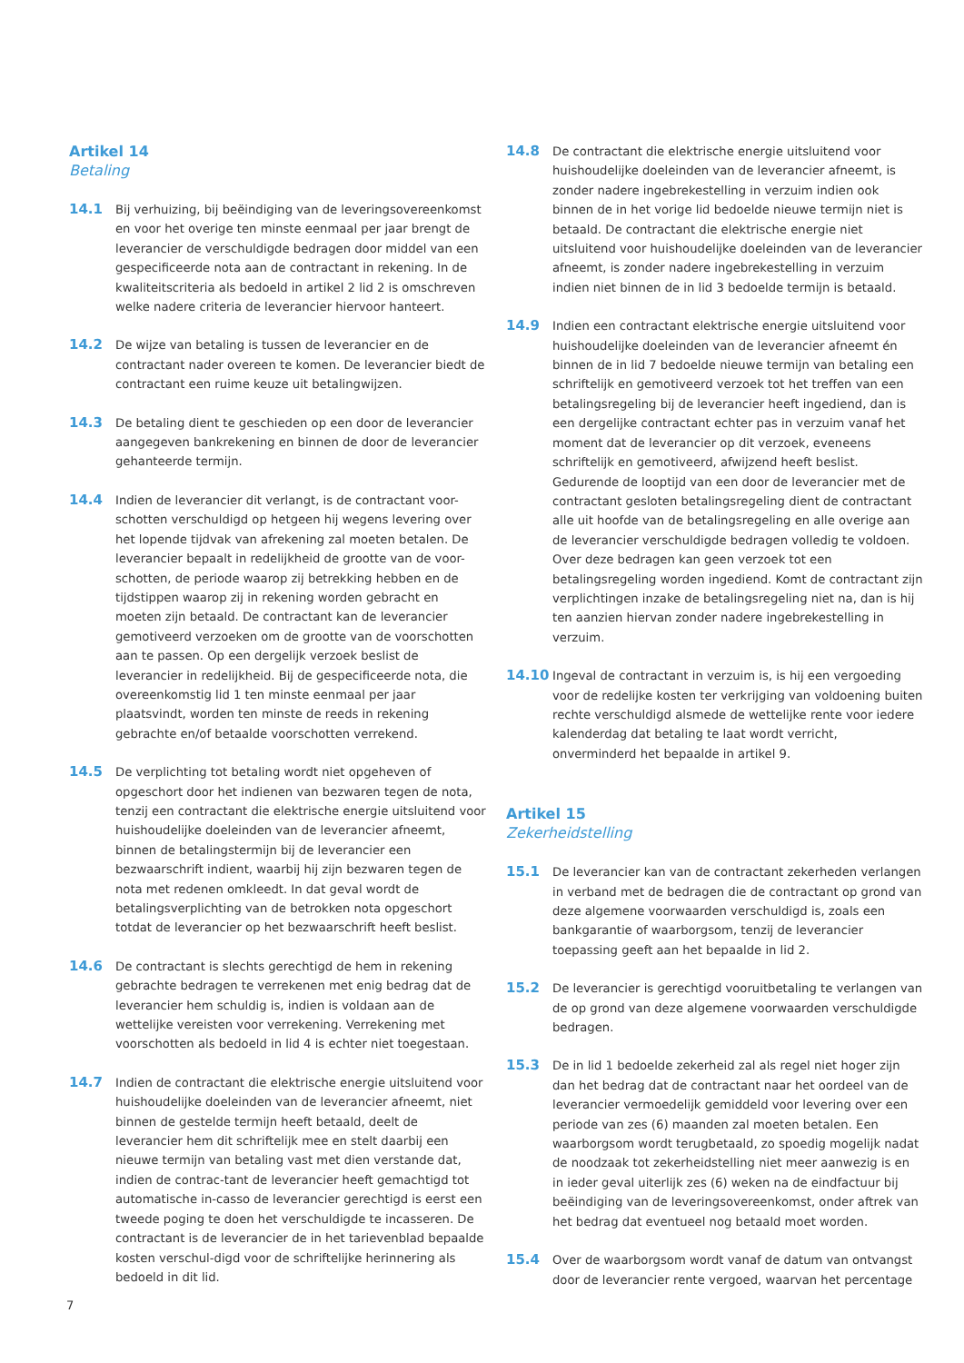Artikel 14
Betaling
14.1 Bij verhuizing, bij beëindiging van de leveringsovereenkomst en voor het overige ten minste eenmaal per jaar brengt de leverancier de verschuldigde bedragen door middel van een gespecificeerde nota aan de contractant in rekening. In de kwaliteitscriteria als bedoeld in artikel 2 lid 2 is omschreven welke nadere criteria de leverancier hiervoor hanteert.
14.2 De wijze van betaling is tussen de leverancier en de contractant nader overeen te komen. De leverancier biedt de contractant een ruime keuze uit betalingwijzen.
14.3 De betaling dient te geschieden op een door de leverancier aangegeven bankrekening en binnen de door de leverancier gehanteerde termijn.
14.4 Indien de leverancier dit verlangt, is de contractant voor-schotten verschuldigd op hetgeen hij wegens levering over het lopende tijdvak van afrekening zal moeten betalen. De leverancier bepaalt in redelijkheid de grootte van de voor-schotten, de periode waarop zij betrekking hebben en de tijdstippen waarop zij in rekening worden gebracht en moeten zijn betaald. De contractant kan de leverancier gemotiveerd verzoeken om de grootte van de voorschotten aan te passen. Op een dergelijk verzoek beslist de leverancier in redelijkheid. Bij de gespecificeerde nota, die overeenkomstig lid 1 ten minste eenmaal per jaar plaatsvindt, worden ten minste de reeds in rekening gebrachte en/of betaalde voorschotten verrekend.
14.5 De verplichting tot betaling wordt niet opgeheven of opgeschort door het indienen van bezwaren tegen de nota, tenzij een contractant die elektrische energie uitsluitend voor huishoudelijke doeleinden van de leverancier afneemt, binnen de betalingstermijn bij de leverancier een bezwaarschrift indient, waarbij hij zijn bezwaren tegen de nota met redenen omkleedt. In dat geval wordt de betalingsverplichting van de betrokken nota opgeschort totdat de leverancier op het bezwaarschrift heeft beslist.
14.6 De contractant is slechts gerechtigd de hem in rekening gebrachte bedragen te verrekenen met enig bedrag dat de leverancier hem schuldig is, indien is voldaan aan de wettelijke vereisten voor verrekening. Verrekening met voorschotten als bedoeld in lid 4 is echter niet toegestaan.
14.7 Indien de contractant die elektrische energie uitsluitend voor huishoudelijke doeleinden van de leverancier afneemt, niet binnen de gestelde termijn heeft betaald, deelt de leverancier hem dit schriftelijk mee en stelt daarbij een nieuwe termijn van betaling vast met dien verstande dat, indien de contrac-tant de leverancier heeft gemachtigd tot automatische in-casso de leverancier gerechtigd is eerst een tweede poging te doen het verschuldigde te incasseren. De contractant is de leverancier de in het tarievenblad bepaalde kosten verschul-digd voor de schriftelijke herinnering als bedoeld in dit lid.
14.8 De contractant die elektrische energie uitsluitend voor huishoudelijke doeleinden van de leverancier afneemt, is zonder nadere ingebrekestelling in verzuim indien ook binnen de in het vorige lid bedoelde nieuwe termijn niet is betaald. De contractant die elektrische energie niet uitsluitend voor huishoudelijke doeleinden van de leverancier afneemt, is zonder nadere ingebrekestelling in verzuim indien niet binnen de in lid 3 bedoelde termijn is betaald.
14.9 Indien een contractant elektrische energie uitsluitend voor huishoudelijke doeleinden van de leverancier afneemt én binnen de in lid 7 bedoelde nieuwe termijn van betaling een schriftelijk en gemotiveerd verzoek tot het treffen van een betalingsregeling bij de leverancier heeft ingediend, dan is een dergelijke contractant echter pas in verzuim vanaf het moment dat de leverancier op dit verzoek, eveneens schriftelijk en gemotiveerd, afwijzend heeft beslist. Gedurende de looptijd van een door de leverancier met de contractant gesloten betalingsregeling dient de contractant alle uit hoofde van de betalingsregeling en alle overige aan de leverancier verschuldigde bedragen volledig te voldoen. Over deze bedragen kan geen verzoek tot een betalingsregeling worden ingediend. Komt de contractant zijn verplichtingen inzake de betalingsregeling niet na, dan is hij ten aanzien hiervan zonder nadere ingebrekestelling in verzuim.
14.10 Ingeval de contractant in verzuim is, is hij een vergoeding voor de redelijke kosten ter verkrijging van voldoening buiten rechte verschuldigd alsmede de wettelijke rente voor iedere kalenderdag dat betaling te laat wordt verricht, onverminderd het bepaalde in artikel 9.
Artikel 15
Zekerheidstelling
15.1 De leverancier kan van de contractant zekerheden verlangen in verband met de bedragen die de contractant op grond van deze algemene voorwaarden verschuldigd is, zoals een bankgarantie of waarborgsom, tenzij de leverancier toepassing geeft aan het bepaalde in lid 2.
15.2 De leverancier is gerechtigd vooruitbetaling te verlangen van de op grond van deze algemene voorwaarden verschuldigde bedragen.
15.3 De in lid 1 bedoelde zekerheid zal als regel niet hoger zijn dan het bedrag dat de contractant naar het oordeel van de leverancier vermoedelijk gemiddeld voor levering over een periode van zes (6) maanden zal moeten betalen. Een waarborgsom wordt terugbetaald, zo spoedig mogelijk nadat de noodzaak tot zekerheidstelling niet meer aanwezig is en in ieder geval uiterlijk zes (6) weken na de eindfactuur bij beëindiging van de leveringsovereenkomst, onder aftrek van het bedrag dat eventueel nog betaald moet worden.
15.4 Over de waarborgsom wordt vanaf de datum van ontvangst door de leverancier rente vergoed, waarvan het percentage
7